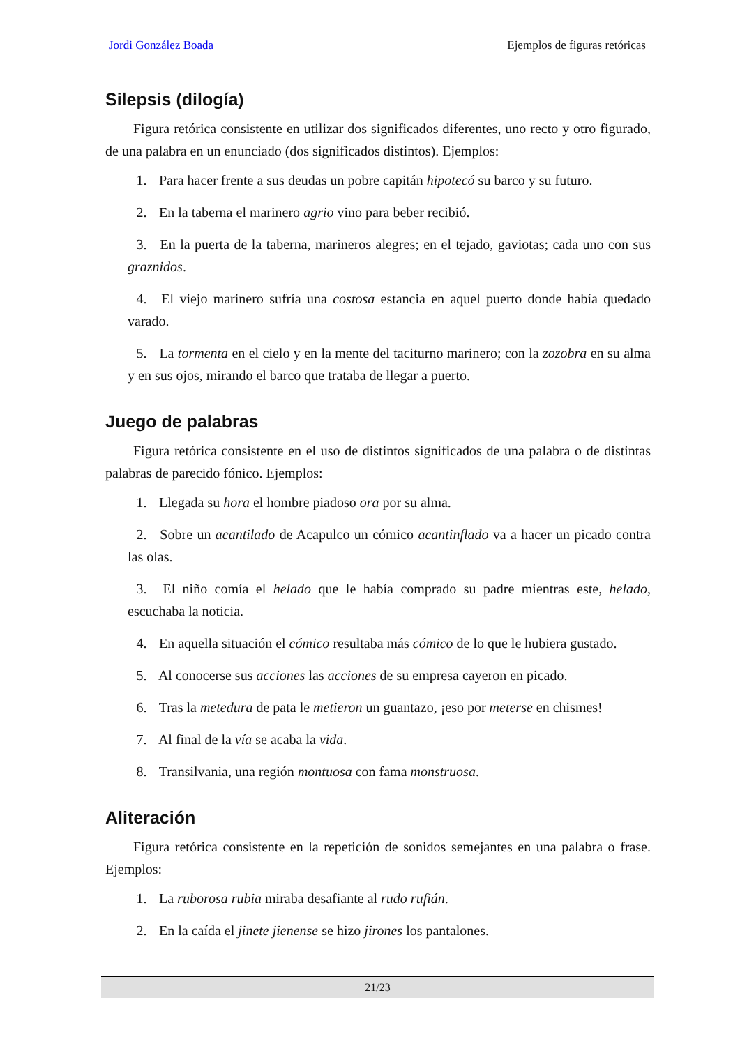Jordi González Boada Ejemplos de figuras retóricas
Silepsis (dilogía)
Figura retórica consistente en utilizar dos significados diferentes, uno recto y otro figurado, de una palabra en un enunciado (dos significados distintos). Ejemplos:
1. Para hacer frente a sus deudas un pobre capitán hipotecó su barco y su futuro.
2. En la taberna el marinero agrio vino para beber recibió.
3. En la puerta de la taberna, marineros alegres; en el tejado, gaviotas; cada uno con sus graznidos.
4. El viejo marinero sufría una costosa estancia en aquel puerto donde había quedado varado.
5. La tormenta en el cielo y en la mente del taciturno marinero; con la zozobra en su alma y en sus ojos, mirando el barco que trataba de llegar a puerto.
Juego de palabras
Figura retórica consistente en el uso de distintos significados de una palabra o de distintas palabras de parecido fónico. Ejemplos:
1. Llegada su hora el hombre piadoso ora por su alma.
2. Sobre un acantilado de Acapulco un cómico acantinflado va a hacer un picado contra las olas.
3. El niño comía el helado que le había comprado su padre mientras este, helado, escuchaba la noticia.
4. En aquella situación el cómico resultaba más cómico de lo que le hubiera gustado.
5. Al conocerse sus acciones las acciones de su empresa cayeron en picado.
6. Tras la metedura de pata le metieron un guantazo, ¡eso por meterse en chismes!
7. Al final de la vía se acaba la vida.
8. Transilvania, una región montuosa con fama monstruosa.
Aliteración
Figura retórica consistente en la repetición de sonidos semejantes en una palabra o frase. Ejemplos:
1. La ruborosa rubia miraba desafiante al rudo rufián.
2. En la caída el jinete jienense se hizo jirones los pantalones.
21/23